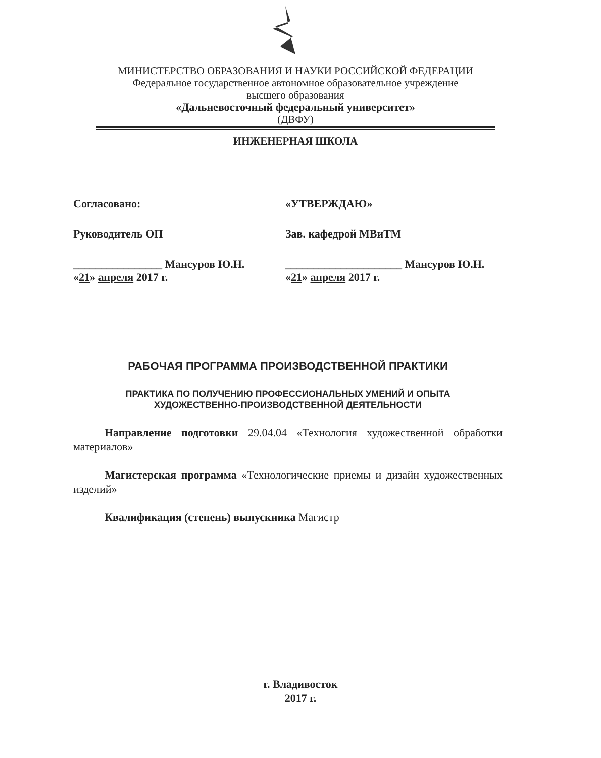МИНИСТЕРСТВО ОБРАЗОВАНИЯ И НАУКИ РОССИЙСКОЙ ФЕДЕРАЦИИ
Федеральное государственное автономное образовательное учреждение
высшего образования
«Дальневосточный федеральный университет»
(ДВФУ)
ИНЖЕНЕРНАЯ ШКОЛА
Согласовано:
Руководитель ОП
________________ Мансуров Ю.Н.
«21» апреля 2017 г.
«УТВЕРЖДАЮ»
Зав. кафедрой МВиТМ
_____________________ Мансуров Ю.Н.
«21» апреля 2017 г.
РАБОЧАЯ ПРОГРАММА ПРОИЗВОДСТВЕННОЙ ПРАКТИКИ
ПРАКТИКА ПО ПОЛУЧЕНИЮ ПРОФЕССИОНАЛЬНЫХ УМЕНИЙ И ОПЫТА
ХУДОЖЕСТВЕННО-ПРОИЗВОДСТВЕННОЙ ДЕЯТЕЛЬНОСТИ
Направление подготовки 29.04.04 «Технология художественной обработки материалов»
Магистерская программа «Технологические приемы и дизайн художественных изделий»
Квалификация (степень) выпускника Магистр
г. Владивосток
2017 г.